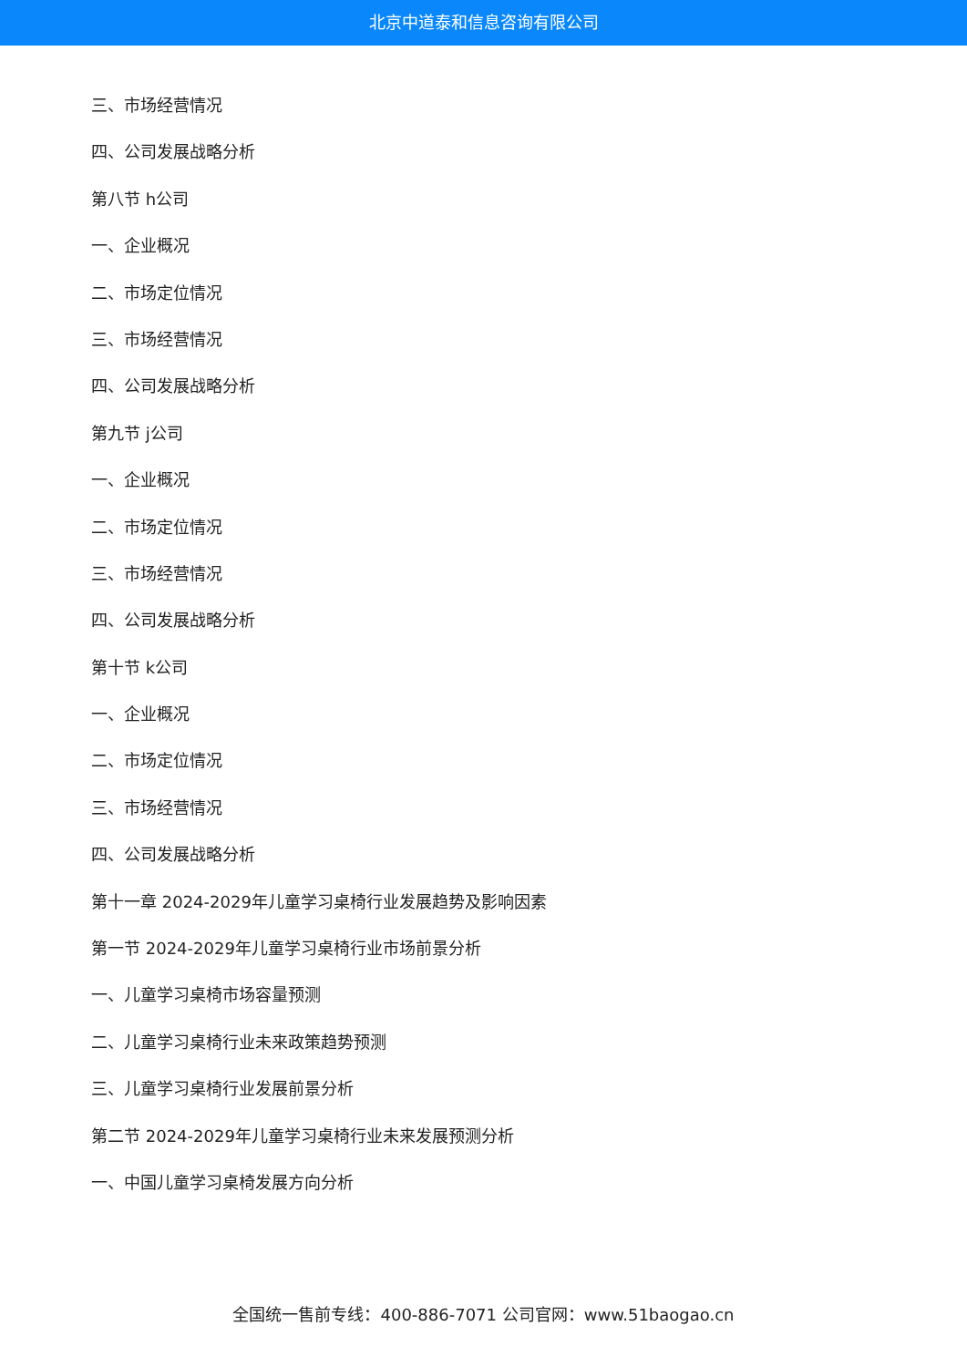北京中道泰和信息咨询有限公司
三、市场经营情况
四、公司发展战略分析
第八节 h公司
一、企业概况
二、市场定位情况
三、市场经营情况
四、公司发展战略分析
第九节 j公司
一、企业概况
二、市场定位情况
三、市场经营情况
四、公司发展战略分析
第十节 k公司
一、企业概况
二、市场定位情况
三、市场经营情况
四、公司发展战略分析
第十一章 2024-2029年儿童学习桌椅行业发展趋势及影响因素
第一节 2024-2029年儿童学习桌椅行业市场前景分析
一、儿童学习桌椅市场容量预测
二、儿童学习桌椅行业未来政策趋势预测
三、儿童学习桌椅行业发展前景分析
第二节 2024-2029年儿童学习桌椅行业未来发展预测分析
一、中国儿童学习桌椅发展方向分析
全国统一售前专线：400-886-7071 公司官网：www.51baogao.cn